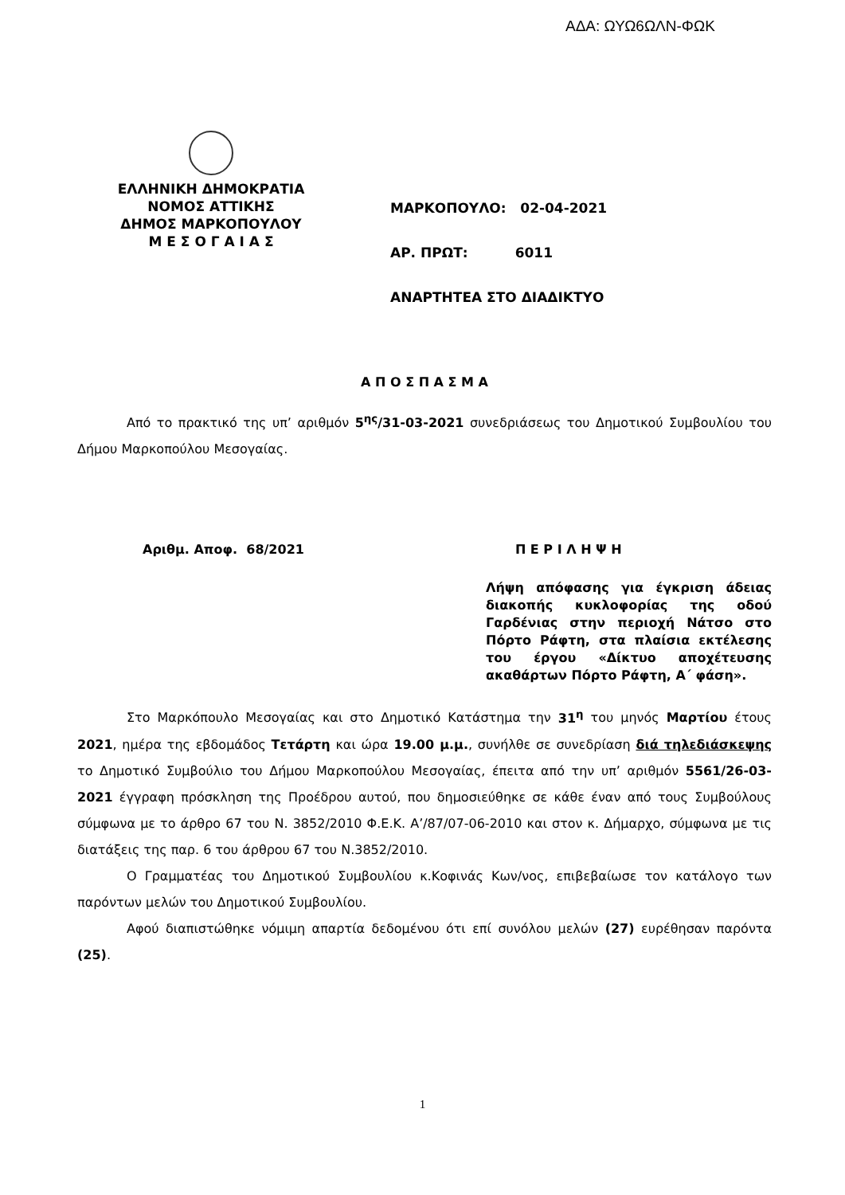ΑΔΑ: ΩΥΩ6ΩΛΝ-ΦΩΚ
ΕΛΛΗΝΙΚΗ ΔΗΜΟΚΡΑΤΙΑ
ΝΟΜΟΣ ΑΤΤΙΚΗΣ
ΔΗΜΟΣ ΜΑΡΚΟΠΟΥΛΟΥ
Μ Ε Σ Ο Γ Α Ι Α Σ
ΜΑΡΚΟΠΟΥΛΟ: 02-04-2021
ΑΡ. ΠΡΩΤ: 6011
ΑΝΑΡΤΗΤΕΑ ΣΤΟ ΔΙΑΔΙΚΤΥΟ
Α Π Ο Σ Π Α Σ Μ Α
Από το πρακτικό της υπ’ αριθμόν 5<sup>ης</sup>/31-03-2021 συνεδριάσεως του Δημοτικού Συμβουλίου του Δήμου Μαρκοπούλου Μεσογαίας.
Αριθμ. Αποφ. 68/2021 Π Ε Ρ Ι Λ Η Ψ Η
Λήψη απόφασης για έγκριση άδειας διακοπής κυκλοφορίας της οδού Γαρδένιας στην περιοχή Νάτσο στο Πόρτο Ράφτη, στα πλαίσια εκτέλεσης του έργου «Δίκτυο αποχέτευσης ακαθάρτων Πόρτο Ράφτη, Α΄ φάση».
Στο Μαρκόπουλο Μεσογαίας και στο Δημοτικό Κατάστημα την 31<sup>η</sup> του μηνός Μαρτίου έτους 2021, ημέρα της εβδομάδος Τετάρτη και ώρα 19.00 μ.μ., συνήλθε σε συνεδρίαση διά τηλεδιάσκεψης το Δημοτικό Συμβούλιο του Δήμου Μαρκοπούλου Μεσογαίας, έπειτα από την υπ’ αριθμόν 5561/26-03-2021 έγγραφη πρόσκληση της Προέδρου αυτού, που δημοσιεύθηκε σε κάθε έναν από τους Συμβούλους σύμφωνα με το άρθρο 67 του Ν. 3852/2010 Φ.Ε.Κ. Α’/87/07-06-2010 και στον κ. Δήμαρχο, σύμφωνα με τις διατάξεις της παρ. 6 του άρθρου 67 του Ν.3852/2010.
Ο Γραμματέας του Δημοτικού Συμβουλίου κ.Κοφινάς Κων/νος, επιβεβαίωσε τον κατάλογο των παρόντων μελών του Δημοτικού Συμβουλίου.
Αφού διαπιστώθηκε νόμιμη απαρτία δεδομένου ότι επί συνόλου μελών (27) ευρέθησαν παρόντα (25).
1